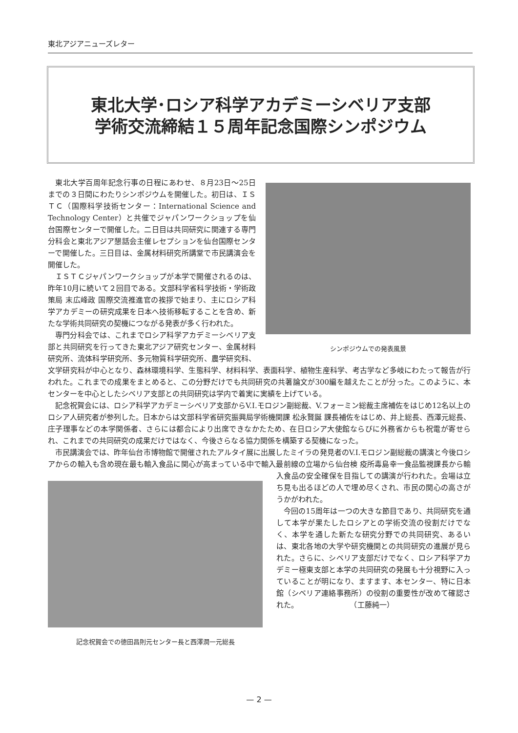東北アジアニューズレター
東北大学･ロシア科学アカデミーシベリア支部
学術交流締結１５周年記念国際シンポジウム
シンポジウムでの発表風景
東北大学百周年記念行事の日程にあわせ、８月23日～25日までの３日間にわたりシンポジウムを開催した。初日は、ＩＳＴＣ（国際科学技術センター：International Science and Technology Center）と共催でジャパンワークショップを仙台国際センターで開催した。二日目は共同研究に関連する専門分科会と東北アジア懇話会主催レセプションを仙台国際センターで開催した。三日目は、金属材料研究所講堂で市民講演会を開催した。
ＩＳＴＣジャパンワークショップが本学で開催されるのは、昨年10月に続いて２回目である。文部科学省科学技術・学術政策局 末広峰政 国際交流推進官の挨拶で始まり、主にロシア科学アカデミーの研究成果を日本へ技術移転することを含め、新たな学術共同研究の契機につながる発表が多く行われた。
専門分科会では、これまでロシア科学アカデミーシベリア支部と共同研究を行ってきた東北アジア研究センター、金属材料研究所、流体科学研究所、多元物質科学研究所、農学研究科、文学研究科が中心となり、森林環境科学、生態科学、材料科学、表面科学、植物生産科学、考古学など多岐にわたって報告が行われた。これまでの成果をまとめると、この分野だけでも共同研究の共著論文が300編を越えたことが分った。このように、本センターを中心としたシベリア支部との共同研究は学内で着実に実績を上げている。
記念祝賀会には、ロシア科学アカデミーシベリア支部からV.I.モロジン副総裁、V.フォーミン総裁主席補佐をはじめ12名以上のロシア人研究者が参列した。日本からは文部科学省研究振興局学術機関課 松永賢誕 課長補佐をはじめ、井上総長、西澤元総長、庄子理事などの本学関係者、さらには都合により出席できなかたため、在日ロシア大使館ならびに外務省からも祝電が寄せられ、これまでの共同研究の成果だけではなく、今後さらなる協力関係を構築する契機になった。
市民講演会では、昨年仙台市博物館で開催されたアルタイ展に出展したミイラの発見者のV.I.モロジン副総裁の講演と今後ロシアからの輸入も含め現在最も輸入食品に関心が高まっている中で輸入最前線の立場から仙台検 記念祝賀会での徳田昌則元センター長と西澤潤一元総長 疫所毒島幸一食品監視課長から輸入食品の安全確保を目指しての講演が行われた。会場は立ち見も出るほどの人で埋め尽くされ、市民の関心の高さがうかがわれた。
今回の15周年は一つの大きな節目であり、共同研究を通して本学が果たしたロシアとの学術交流の役割だけでなく、本学を通した新たな研究分野での共同研究、あるいは、東北各地の大学や研究機関との共同研究の進展が見られた。さらに、シベリア支部だけでなく、ロシア科学アカデミー極東支部と本学の共同研究の発展も十分視野に入っていることが明になり、ますます、本センター、特に日本館（シベリア連絡事務所）の役割の重要性が改めて確認された。　　　　　　　　（工藤純一）
— 2 —